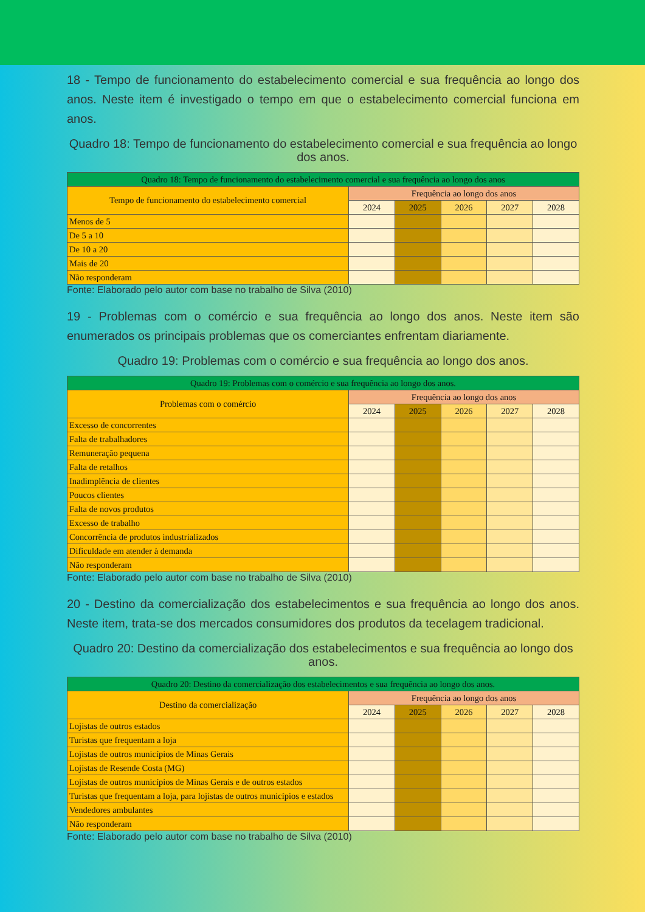18 - Tempo de funcionamento do estabelecimento comercial e sua frequência ao longo dos anos. Neste item é investigado o tempo em que o estabelecimento comercial funciona em anos.
Quadro 18: Tempo de funcionamento do estabelecimento comercial e sua frequência ao longo dos anos.
| Quadro 18: Tempo de funcionamento do estabelecimento comercial e sua frequência ao longo dos anos | | | | | |
| --- | --- | --- | --- | --- | --- |
| Tempo de funcionamento do estabelecimento comercial | Frequência ao longo dos anos | | | | |
| | 2024 | 2025 | 2026 | 2027 | 2028 |
| Menos de 5 | | | | | |
| De 5 a 10 | | | | | |
| De 10 a 20 | | | | | |
| Mais de 20 | | | | | |
| Não responderam | | | | | |
Fonte: Elaborado pelo autor com base no trabalho de Silva (2010)
19 - Problemas com o comércio e sua frequência ao longo dos anos. Neste item são enumerados os principais problemas que os comerciantes enfrentam diariamente.
Quadro 19: Problemas com o comércio e sua frequência ao longo dos anos.
| Quadro 19: Problemas com o comércio e sua frequência ao longo dos anos. | | | | | |
| --- | --- | --- | --- | --- | --- |
| Problemas com o comércio | Frequência ao longo dos anos | | | | |
| | 2024 | 2025 | 2026 | 2027 | 2028 |
| Excesso de concorrentes | | | | | |
| Falta de trabalhadores | | | | | |
| Remuneração pequena | | | | | |
| Falta de retalhos | | | | | |
| Inadimplência de clientes | | | | | |
| Poucos clientes | | | | | |
| Falta de novos produtos | | | | | |
| Excesso de trabalho | | | | | |
| Concorrência de produtos industrializados | | | | | |
| Dificuldade em atender à demanda | | | | | |
| Não responderam | | | | | |
Fonte: Elaborado pelo autor com base no trabalho de Silva (2010)
20 - Destino da comercialização dos estabelecimentos e sua frequência ao longo dos anos. Neste item, trata-se dos mercados consumidores dos produtos da tecelagem tradicional.
Quadro 20: Destino da comercialização dos estabelecimentos e sua frequência ao longo dos anos.
| Quadro 20: Destino da comercialização dos estabelecimentos e sua frequência ao longo dos anos. | | | | | |
| --- | --- | --- | --- | --- | --- |
| Destino da comercialização | Frequência ao longo dos anos | | | | |
| | 2024 | 2025 | 2026 | 2027 | 2028 |
| Lojistas de outros estados | | | | | |
| Turistas que frequentam a loja | | | | | |
| Lojistas de outros municípios de Minas Gerais | | | | | |
| Lojistas de Resende Costa (MG) | | | | | |
| Lojistas de outros municípios de Minas Gerais e de outros estados | | | | | |
| Turistas que frequentam a loja, para lojistas de outros municípios e estados | | | | | |
| Vendedores ambulantes | | | | | |
| Não responderam | | | | | |
Fonte: Elaborado pelo autor com base no trabalho de Silva (2010)